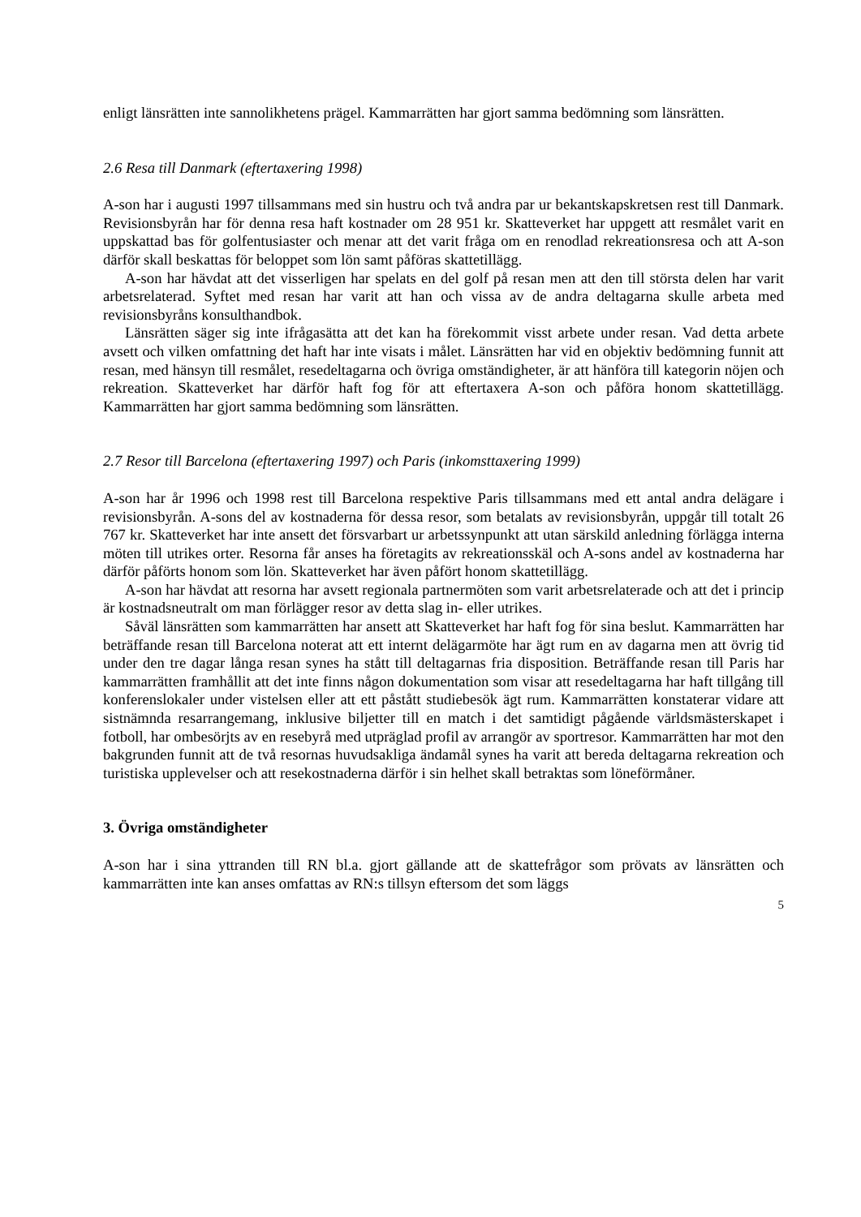enligt länsrätten inte sannolikhetens prägel. Kammarrätten har gjort samma bedömning som länsrätten.
2.6 Resa till Danmark (eftertaxering 1998)
A-son har i augusti 1997 tillsammans med sin hustru och två andra par ur bekantskapskretsen rest till Danmark. Revisionsbyrån har för denna resa haft kostnader om 28 951 kr. Skatteverket har uppgett att resmålet varit en uppskattad bas för golfentusiaster och menar att det varit fråga om en renodlad rekreationsresa och att A-son därför skall beskattas för beloppet som lön samt påföras skattetillägg.
A-son har hävdat att det visserligen har spelats en del golf på resan men att den till största delen har varit arbetsrelaterad. Syftet med resan har varit att han och vissa av de andra deltagarna skulle arbeta med revisionsbyråns konsulthandbok.
Länsrätten säger sig inte ifrågasätta att det kan ha förekommit visst arbete under resan. Vad detta arbete avsett och vilken omfattning det haft har inte visats i målet. Länsrätten har vid en objektiv bedömning funnit att resan, med hänsyn till resmålet, resedeltagarna och övriga omständigheter, är att hänföra till kategorin nöjen och rekreation. Skatteverket har därför haft fog för att eftertaxera A-son och påföra honom skattetillägg. Kammarrätten har gjort samma bedömning som länsrätten.
2.7 Resor till Barcelona (eftertaxering 1997) och Paris (inkomsttaxering 1999)
A-son har år 1996 och 1998 rest till Barcelona respektive Paris tillsammans med ett antal andra delägare i revisionsbyrån. A-sons del av kostnaderna för dessa resor, som betalats av revisionsbyrån, uppgår till totalt 26 767 kr. Skatteverket har inte ansett det försvarbart ur arbetssynpunkt att utan särskild anledning förlägga interna möten till utrikes orter. Resorna får anses ha företagits av rekreationsskäl och A-sons andel av kostnaderna har därför påförts honom som lön. Skatteverket har även påfört honom skattetillägg.
A-son har hävdat att resorna har avsett regionala partnermöten som varit arbetsrelaterade och att det i princip är kostnadsneutralt om man förlägger resor av detta slag in- eller utrikes.
Såväl länsrätten som kammarrätten har ansett att Skatteverket har haft fog för sina beslut. Kammarrätten har beträffande resan till Barcelona noterat att ett internt delägarmöte har ägt rum en av dagarna men att övrig tid under den tre dagar långa resan synes ha stått till deltagarnas fria disposition. Beträffande resan till Paris har kammarrätten framhållit att det inte finns någon dokumentation som visar att resedeltagarna har haft tillgång till konferenslokaler under vistelsen eller att ett påstått studiebesök ägt rum. Kammarrätten konstaterar vidare att sistnämnda resarrangemang, inklusive biljetter till en match i det samtidigt pågående världsmästerskapet i fotboll, har ombesörjts av en resebyrå med utpräglad profil av arrangör av sportresor. Kammarrätten har mot den bakgrunden funnit att de två resornas huvudsakliga ändamål synes ha varit att bereda deltagarna rekreation och turistiska upplevelser och att resekostnaderna därför i sin helhet skall betraktas som löneförmåner.
3. Övriga omständigheter
A-son har i sina yttranden till RN bl.a. gjort gällande att de skattefrågor som prövats av länsrätten och kammarrätten inte kan anses omfattas av RN:s tillsyn eftersom det som läggs
5